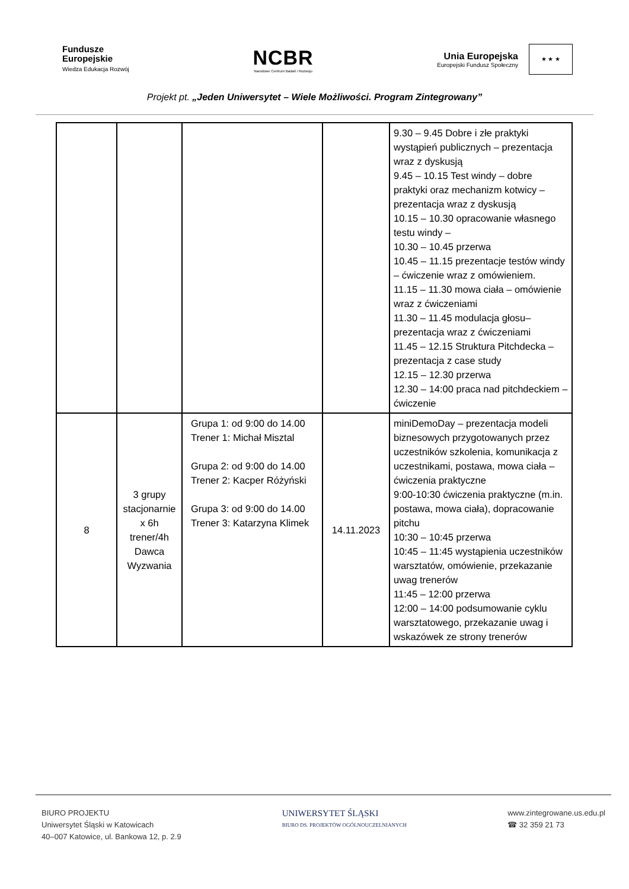Fundusze
Europejskie
Wiedza Edukacja Rozwój
NCBR
Narodowe Centrum Badań i Rozwoju
Unia Europejska
Europejski Fundusz Społeczny
★ ★ ★
Projekt pt. „Jeden Uniwersytet – Wiele Możliwości. Program Zintegrowany”
| | | | | 9.30 – 9.45 Dobre i złe praktyki wystąpień publicznych – prezentacja wraz z dyskusją 9.45 – 10.15 Test windy – dobre praktyki oraz mechanizm kotwicy – prezentacja wraz z dyskusją 10.15 – 10.30 opracowanie własnego testu windy – 10.30 – 10.45 przerwa 10.45 – 11.15 prezentacje testów windy – ćwiczenie wraz z omówieniem. 11.15 – 11.30 mowa ciała – omówienie wraz z ćwiczeniami 11.30 – 11.45 modulacja głosu– prezentacja wraz z ćwiczeniami 11.45 – 12.15 Struktura Pitchdecka – prezentacja z case study 12.15 – 12.30 przerwa 12.30 – 14:00 praca nad pitchdeckiem – ćwiczenie |
| 8 | 3 grupy stacjonarnie x 6h trener/4h Dawca Wyzwania | Grupa 1: od 9:00 do 14.00 Trener 1: Michał Misztal Grupa 2: od 9:00 do 14.00 Trener 2: Kacper Różyński Grupa 3: od 9:00 do 14.00 Trener 3: Katarzyna Klimek | 14.11.2023 | miniDemoDay – prezentacja modeli biznesowych przygotowanych przez uczestników szkolenia, komunikacja z uczestnikami, postawa, mowa ciała – ćwiczenia praktyczne 9:00-10:30 ćwiczenia praktyczne (m.in. postawa, mowa ciała), dopracowanie pitchu 10:30 – 10:45 przerwa 10:45 – 11:45 wystąpienia uczestników warsztatów, omówienie, przekazanie uwag trenerów 11:45 – 12:00 przerwa 12:00 – 14:00 podsumowanie cyklu warsztatowego, przekazanie uwag i wskazówek ze strony trenerów |
BIURO PROJEKTU
Uniwersytet Śląski w Katowicach
40–007 Katowice, ul. Bankowa 12, p. 2.9
UNIWERSYTET ŚLĄSKI
BIURO DS. PROJEKTÓW OGÓLNOUCZELNIANYCH
www.zintegrowane.us.edu.pl
☎ 32 359 21 73